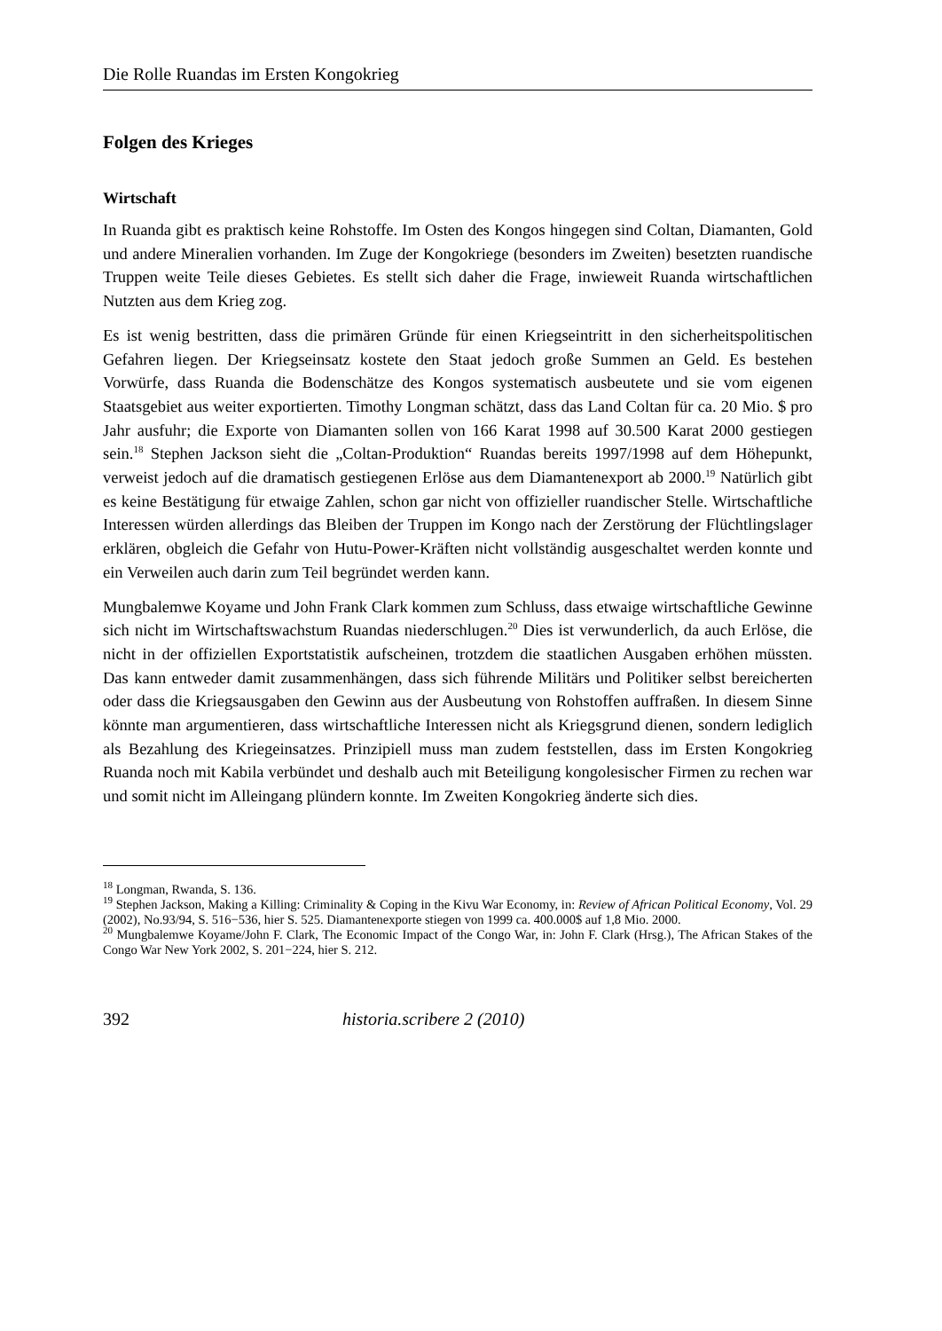Die Rolle Ruandas im Ersten Kongokrieg
Folgen des Krieges
Wirtschaft
In Ruanda gibt es praktisch keine Rohstoffe. Im Osten des Kongos hingegen sind Coltan, Diamanten, Gold und andere Mineralien vorhanden. Im Zuge der Kongokriege (besonders im Zweiten) besetzten ruandische Truppen weite Teile dieses Gebietes. Es stellt sich daher die Frage, inwieweit Ruanda wirtschaftlichen Nutzten aus dem Krieg zog.
Es ist wenig bestritten, dass die primären Gründe für einen Kriegseintritt in den sicher­heitspolitischen Gefahren liegen. Der Kriegseinsatz kostete den Staat jedoch große Summen an Geld. Es bestehen Vorwürfe, dass Ruanda die Bodenschätze des Kongos systematisch ausbeutete und sie vom eigenen Staatsgebiet aus weiter exportierten. Timothy Longman schätzt, dass das Land Coltan für ca. 20 Mio. $ pro Jahr ausfuhr; die Exporte von Diamanten sollen von 166 Karat 1998 auf 30.500 Karat 2000 gestiegen sein.<sup>18</sup> Stephen Jackson sieht die „Coltan-Produktion“ Ruandas bereits 1997/1998 auf dem Höhepunkt, verweist jedoch auf die dramatisch gestiegenen Erlöse aus dem Diamantenexport ab 2000.<sup>19</sup> Natürlich gibt es keine Bestätigung für etwaige Zahlen, schon gar nicht von offizieller ruandischer Stelle. Wirtschaftliche Interessen würden allerdings das Bleiben der Truppen im Kongo nach der Zerstörung der Flüchtlingslager erklären, obgleich die Gefahr von Hutu-Power-Kräften nicht vollständig ausgeschaltet werden konnte und ein Verweilen auch darin zum Teil begründet werden kann.
Mungbalemwe Koyame und John Frank Clark kommen zum Schluss, dass etwaige wirtschaftliche Gewinne sich nicht im Wirtschaftswachstum Ruandas niederschlugen.<sup>20</sup> Dies ist verwunderlich, da auch Erlöse, die nicht in der offiziellen Exportstatistik aufscheinen, trotzdem die staatlichen Ausgaben erhöhen müssten. Das kann entweder damit zusammenhängen, dass sich führende Militärs und Politiker selbst bereicherten oder dass die Kriegsausgaben den Gewinn aus der Ausbeutung von Rohstoffen auf­fraßen. In diesem Sinne könnte man argumentieren, dass wirtschaftliche Interessen nicht als Kriegsgrund dienen, sondern lediglich als Bezahlung des Kriegeinsatzes. Prinzipiell muss man zudem feststellen, dass im Ersten Kongokrieg Ruanda noch mit Kabila verbündet und deshalb auch mit Beteiligung kongolesischer Firmen zu rechen war und somit nicht im Alleingang plündern konnte. Im Zweiten Kongokrieg änderte sich dies.
<sup>18</sup> Longman, Rwanda, S. 136.
<sup>19</sup> Stephen Jackson, Making a Killing: Criminality & Coping in the Kivu War Economy, in: Review of African Political Economy, Vol. 29 (2002), No.93/94, S. 516−536, hier S. 525. Diamantenexporte stiegen von 1999 ca. 400.000$ auf 1,8 Mio. 2000.
<sup>20</sup> Mungbalemwe Koyame/John F. Clark, The Economic Impact of the Congo War, in: John F. Clark (Hrsg.), The African Stakes of the Congo War New York 2002, S. 201−224, hier S. 212.
392 historia.scribere 2 (2010)